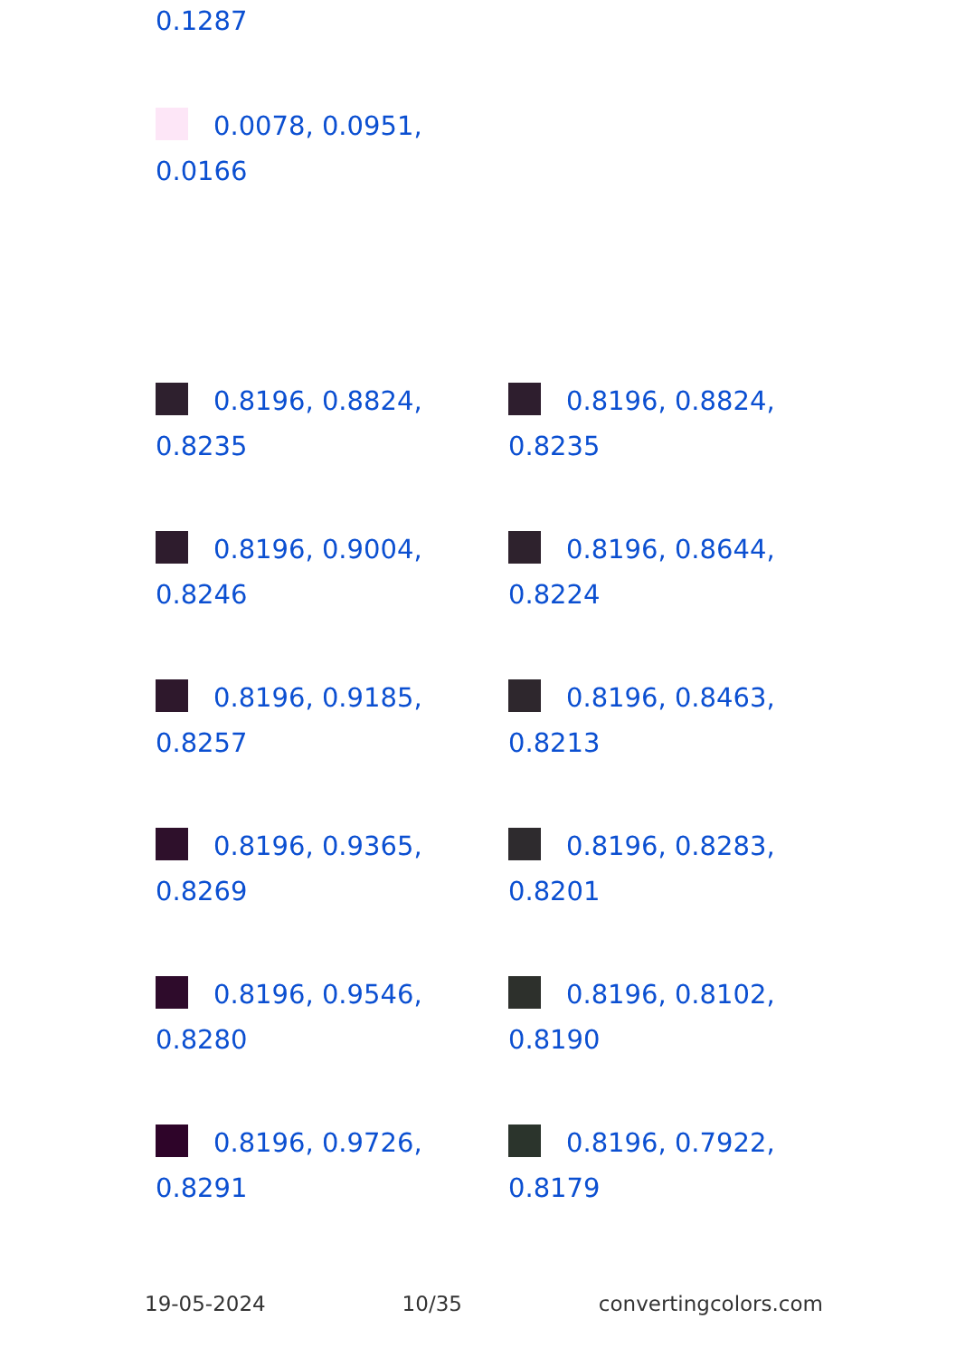0.1287
0.0078, 0.0951, 0.0166
0.8196, 0.8824, 0.8235
0.8196, 0.8824, 0.8235
0.8196, 0.9004, 0.8246
0.8196, 0.8644, 0.8224
0.8196, 0.9185, 0.8257
0.8196, 0.8463, 0.8213
0.8196, 0.9365, 0.8269
0.8196, 0.8283, 0.8201
0.8196, 0.9546, 0.8280
0.8196, 0.8102, 0.8190
0.8196, 0.9726, 0.8291
0.8196, 0.7922, 0.8179
19-05-2024 10/35 convertingcolors.com